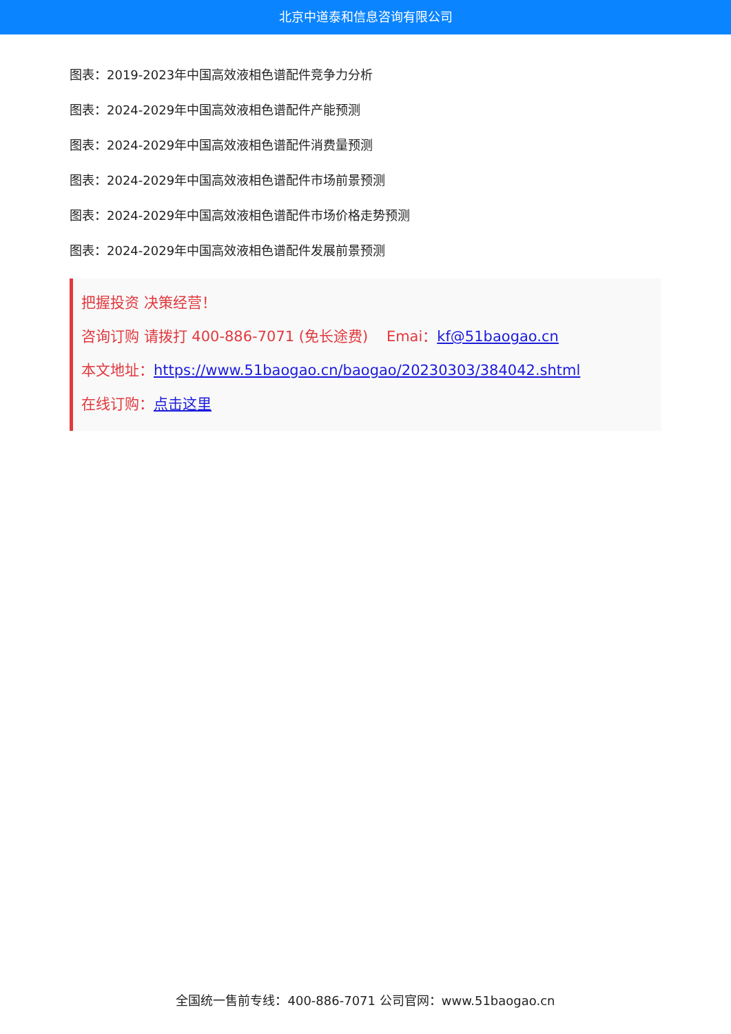北京中道泰和信息咨询有限公司
图表：2019-2023年中国高效液相色谱配件竞争力分析
图表：2024-2029年中国高效液相色谱配件产能预测
图表：2024-2029年中国高效液相色谱配件消费量预测
图表：2024-2029年中国高效液相色谱配件市场前景预测
图表：2024-2029年中国高效液相色谱配件市场价格走势预测
图表：2024-2029年中国高效液相色谱配件发展前景预测
把握投资 决策经营！
咨询订购 请拨打 400-886-7071 (免长途费) Emai：kf@51baogao.cn
本文地址：https://www.51baogao.cn/baogao/20230303/384042.shtml
在线订购：点击这里
全国统一售前专线：400-886-7071 公司官网：www.51baogao.cn